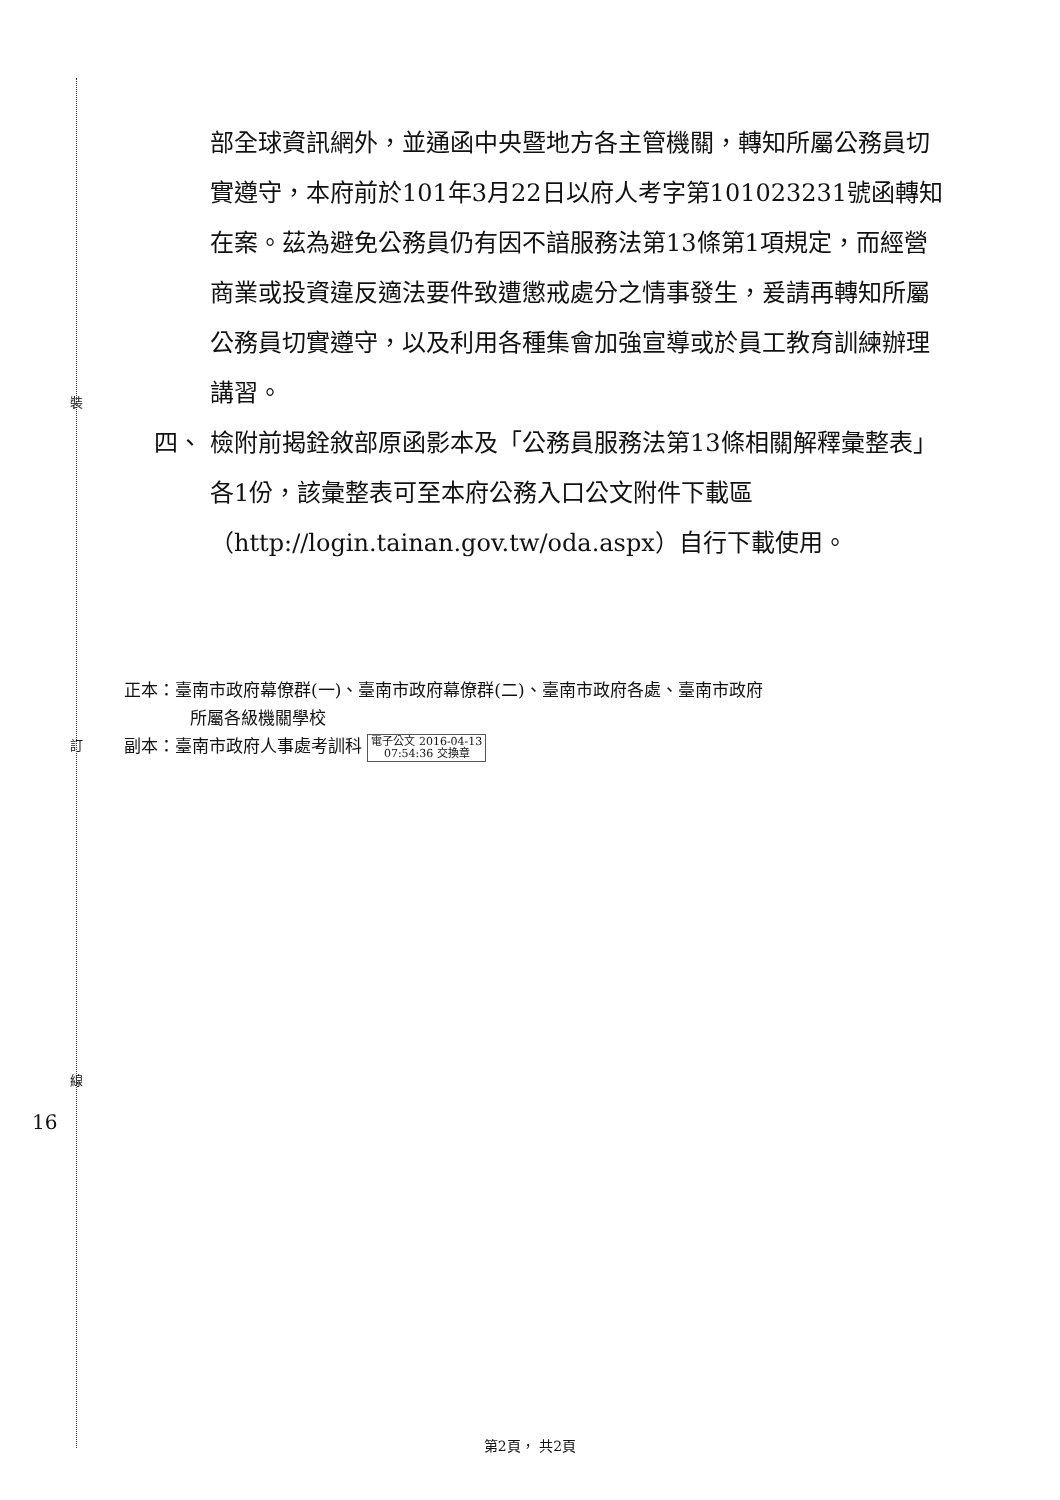裝
訂
線
16
部全球資訊網外，並通函中央暨地方各主管機關，轉知所屬公務員切實遵守，本府前於101年3月22日以府人考字第101023231號函轉知在案。茲為避免公務員仍有因不諳服務法第13條第1項規定，而經營商業或投資違反適法要件致遭懲戒處分之情事發生，爰請再轉知所屬公務員切實遵守，以及利用各種集會加強宣導或於員工教育訓練辦理講習。
四、 檢附前揭銓敘部原函影本及「公務員服務法第13條相關解釋彙整表」各1份，該彙整表可至本府公務入口公文附件下載區（http://login.tainan.gov.tw/oda.aspx）自行下載使用。
正本：臺南市政府幕僚群(一)、臺南市政府幕僚群(二)、臺南市政府各處、臺南市政府
所屬各級機關學校
副本：臺南市政府人事處考訓科 電子公文 2016-04-13
07:54:36 交換章
第2頁， 共2頁